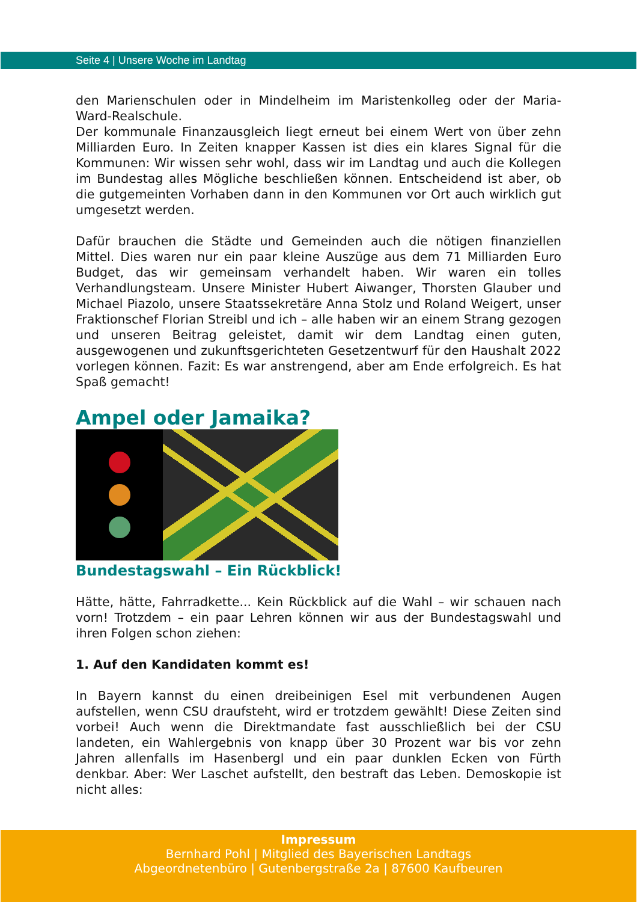Seite 4 | Unsere Woche im Landtag
den Marienschulen oder in Mindelheim im Maristenkolleg oder der Maria-Ward-Realschule.
Der kommunale Finanzausgleich liegt erneut bei einem Wert von über zehn Milliarden Euro. In Zeiten knapper Kassen ist dies ein klares Signal für die Kommunen: Wir wissen sehr wohl, dass wir im Landtag und auch die Kollegen im Bundestag alles Mögliche beschließen können. Entscheidend ist aber, ob die gutgemeinten Vorhaben dann in den Kommunen vor Ort auch wirklich gut umgesetzt werden.
Dafür brauchen die Städte und Gemeinden auch die nötigen finanziellen Mittel. Dies waren nur ein paar kleine Auszüge aus dem 71 Milliarden Euro Budget, das wir gemeinsam verhandelt haben. Wir waren ein tolles Verhandlungsteam. Unsere Minister Hubert Aiwanger, Thorsten Glauber und Michael Piazolo, unsere Staatssekretäre Anna Stolz und Roland Weigert, unser Fraktionschef Florian Streibl und ich – alle haben wir an einem Strang gezogen und unseren Beitrag geleistet, damit wir dem Landtag einen guten, ausgewogenen und zukunftsgerichteten Gesetzentwurf für den Haushalt 2022 vorlegen können. Fazit: Es war anstrengend, aber am Ende erfolgreich. Es hat Spaß gemacht!
Ampel oder Jamaika?
Bundestagswahl – Ein Rückblick!
Hätte, hätte, Fahrradkette... Kein Rückblick auf die Wahl – wir schauen nach vorn! Trotzdem – ein paar Lehren können wir aus der Bundestagswahl und ihren Folgen schon ziehen:
1. Auf den Kandidaten kommt es!
In Bayern kannst du einen dreibeinigen Esel mit verbundenen Augen aufstellen, wenn CSU draufsteht, wird er trotzdem gewählt! Diese Zeiten sind vorbei! Auch wenn die Direktmandate fast ausschließlich bei der CSU landeten, ein Wahlergebnis von knapp über 30 Prozent war bis vor zehn Jahren allenfalls im Hasenbergl und ein paar dunklen Ecken von Fürth denkbar. Aber: Wer Laschet aufstellt, den bestraft das Leben. Demoskopie ist nicht alles:
Impressum
Bernhard Pohl | Mitglied des Bayerischen Landtags
Abgeordnetenbüro | Gutenbergstraße 2a | 87600 Kaufbeuren